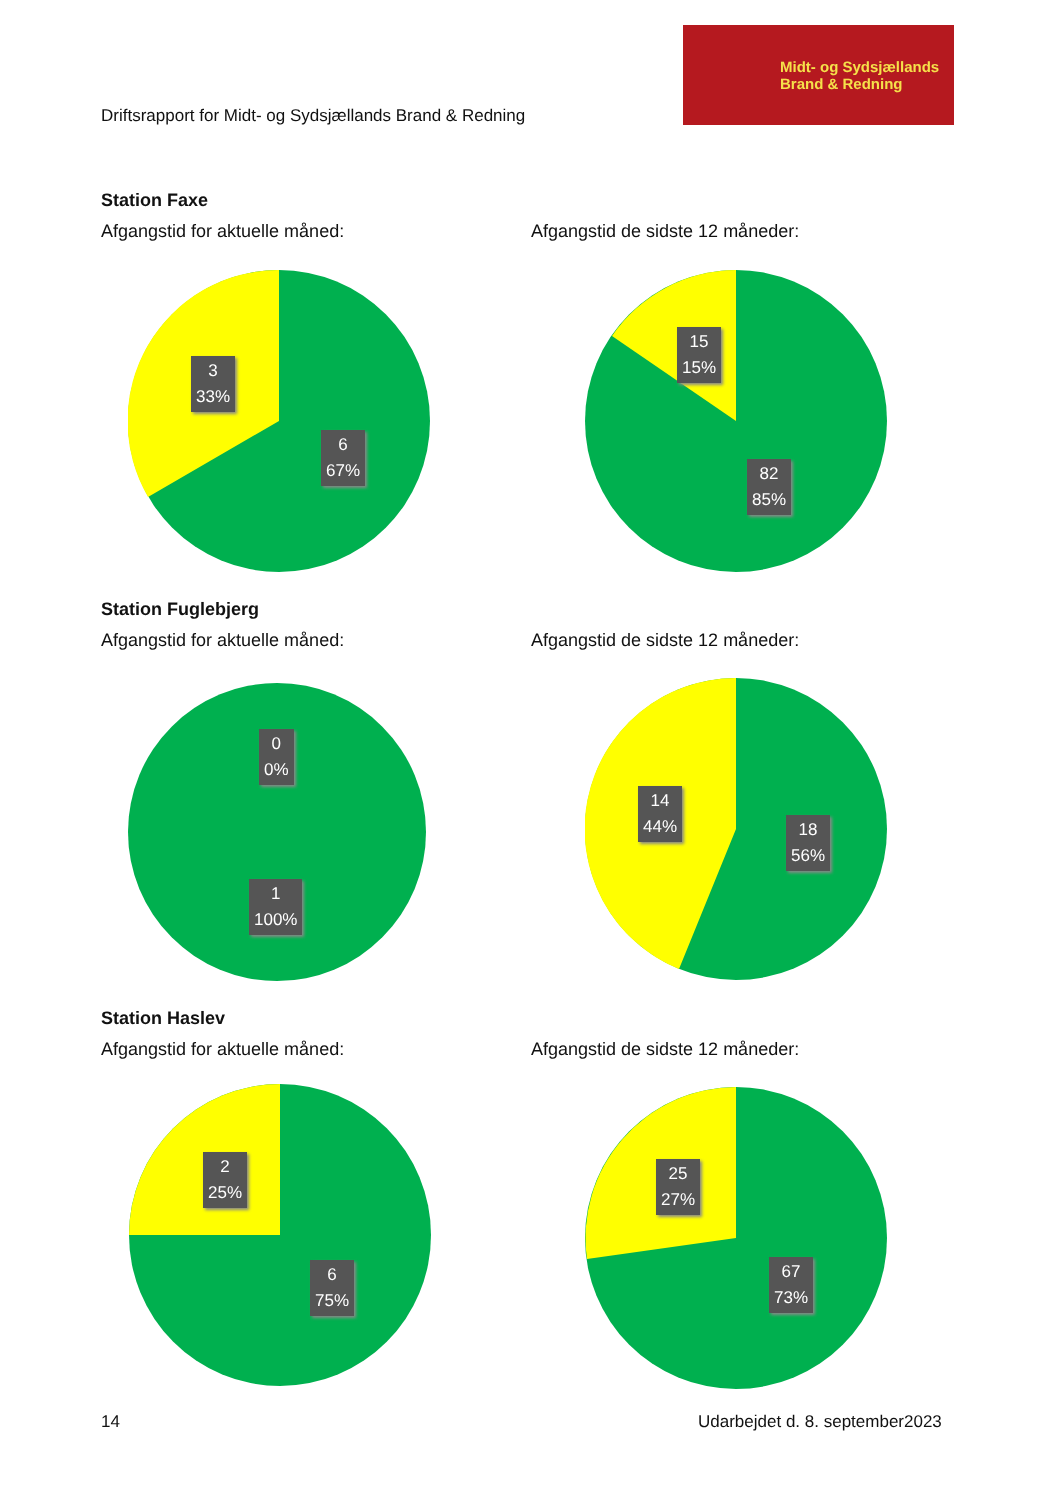Driftsrapport for Midt- og Sydsjællands Brand & Redning
Midt- og Sydsjællands
Brand & Redning
Station Faxe
Afgangstid for aktuelle måned: Afgangstid de sidste 12 måneder:
3
33%
6
67%
15
15%
82
85%
Station Fuglebjerg
Afgangstid for aktuelle måned: Afgangstid de sidste 12 måneder:
0
0%
1
100%
14
44%
18
56%
Station Haslev
Afgangstid for aktuelle måned: Afgangstid de sidste 12 måneder:
2
25%
6
75%
25
27%
67
73%
14 Udarbejdet d. 8. september2023